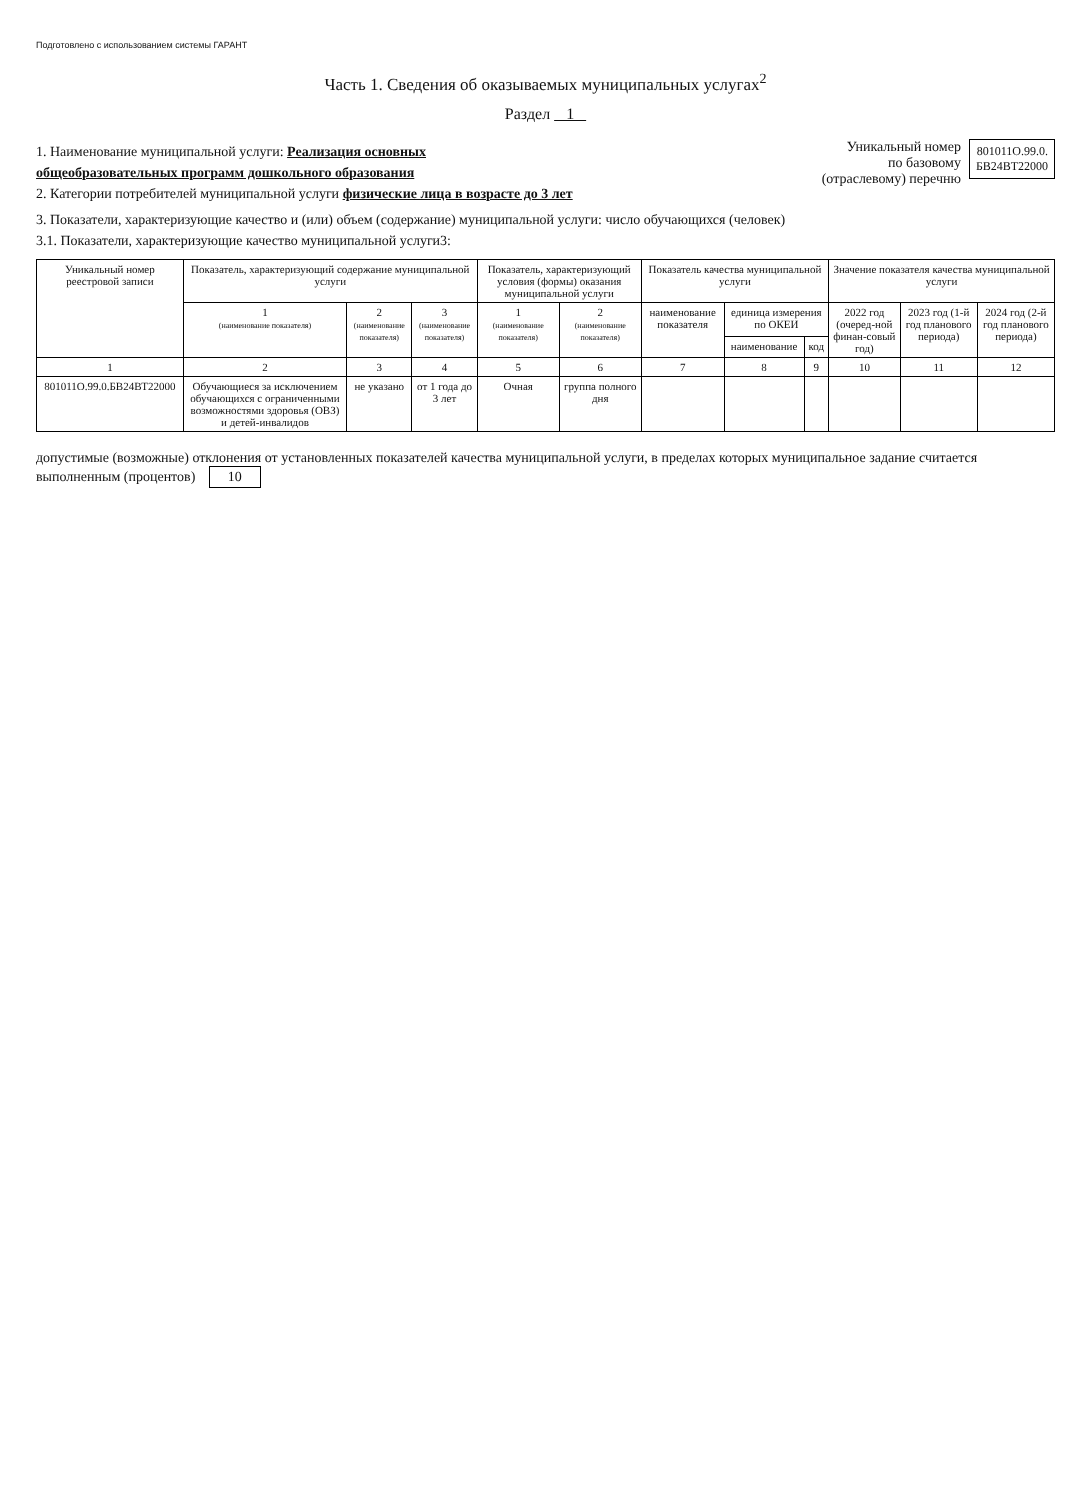Подготовлено с использованием системы ГАРАНТ
Часть 1. Сведения об оказываемых муниципальных услугах<sup>2</sup>
Раздел 1
1. Наименование муниципальной услуги: Реализация основных
общеобразовательных программ дошкольного образования
2. Категории потребителей муниципальной услуги физические лица в возрасте до 3 лет
Уникальный номер
по базовому
(отраслевому) перечню
801011О.99.0.
БВ24ВТ22000
3. Показатели, характеризующие качество и (или) объем (содержание) муниципальной услуги: число обучающихся (человек)
3.1. Показатели, характеризующие качество муниципальной услуги3:
| Уникальный номер реестровой записи | Показатель, характеризующий содержание муниципальной услуги | | | Показатель, характеризующий условия (формы) оказания муниципальной услуги | | Показатель качества муниципальной услуги | | | Значение показателя качества муниципальной услуги | | |
| --- | --- | --- | --- | --- | --- | --- | --- | --- | --- | --- | --- |
| | 1 (наименование показателя) | 2 (наименование показателя) | 3 (наименование показателя) | 1 (наименование показателя) | 2 (наименование показателя) | наименование показателя | единица измерения по ОКЕИ | | 2022 год (очеред-ной финан-совый год) | 2023 год (1-й год планового периода) | 2024 год (2-й год планового периода) |
| | | | | | | | наименование | код | | | |
| 1 | 2 | 3 | 4 | 5 | 6 | 7 | 8 | 9 | 10 | 11 | 12 |
| 801011О.99.0.БВ24ВТ22000 | Обучающиеся за исключением обучающихся с ограниченными возможностями здоровья (ОВЗ) и детей-инвалидов | не указано | от 1 года до 3 лет | Очная | группа полного дня | | | | | | |
допустимые (возможные) отклонения от установленных показателей качества муниципальной услуги, в пределах которых муниципальное задание считается выполненным (процентов) 10